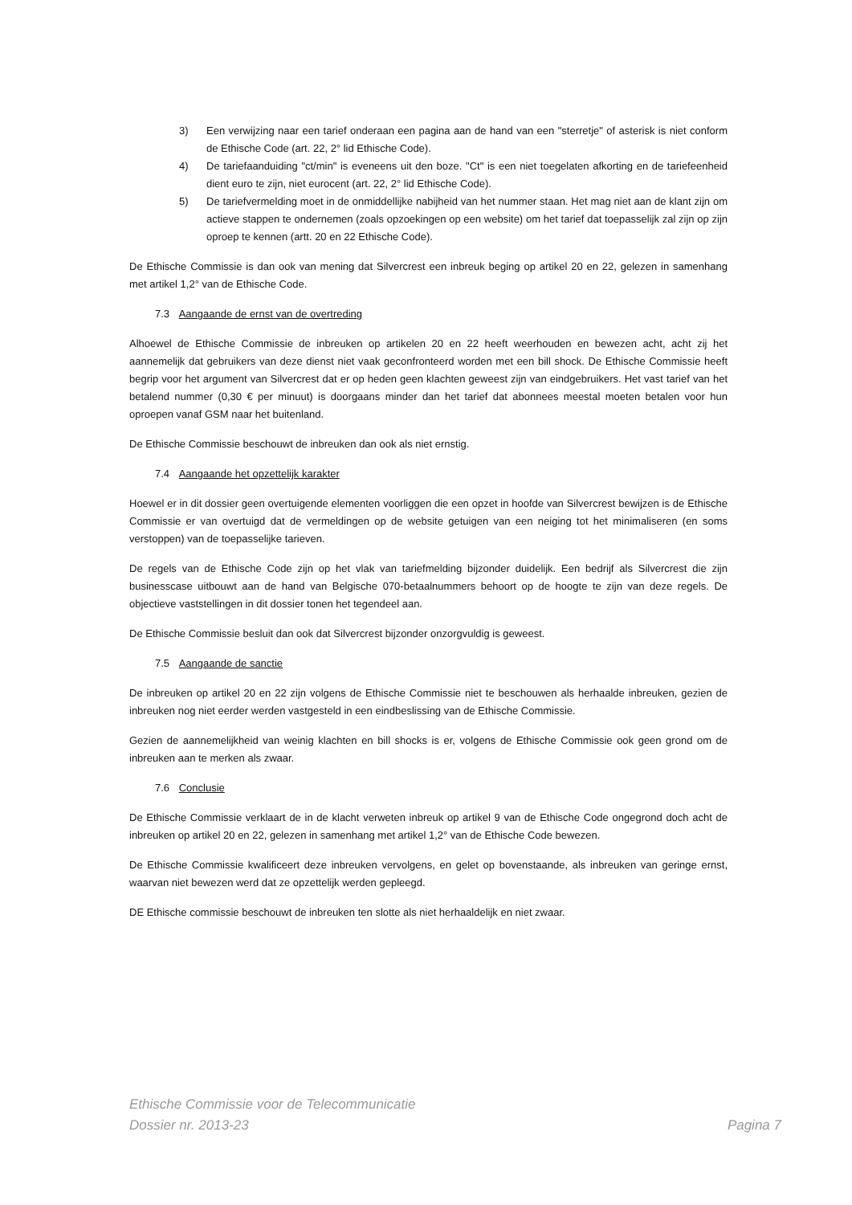3) Een verwijzing naar een tarief onderaan een pagina aan de hand van een "sterretje" of asterisk is niet conform de Ethische Code (art. 22, 2° lid Ethische Code).
4) De tariefaanduiding "ct/min" is eveneens uit den boze. "Ct" is een niet toegelaten afkorting en de tariefeenheid dient euro te zijn, niet eurocent (art. 22, 2° lid Ethische Code).
5) De tariefvermelding moet in de onmiddellijke nabijheid van het nummer staan. Het mag niet aan de klant zijn om actieve stappen te ondernemen (zoals opzoekingen op een website) om het tarief dat toepasselijk zal zijn op zijn oproep te kennen (artt. 20 en 22 Ethische Code).
De Ethische Commissie is dan ook van mening dat Silvercrest een inbreuk beging op artikel 20 en 22, gelezen in samenhang met artikel 1,2° van de Ethische Code.
7.3 Aangaande de ernst van de overtreding
Alhoewel de Ethische Commissie de inbreuken op artikelen 20 en 22 heeft weerhouden en bewezen acht, acht zij het aannemelijk dat gebruikers van deze dienst niet vaak geconfronteerd worden met een bill shock. De Ethische Commissie heeft begrip voor het argument van Silvercrest dat er op heden geen klachten geweest zijn van eindgebruikers. Het vast tarief van het betalend nummer (0,30 € per minuut) is doorgaans minder dan het tarief dat abonnees meestal moeten betalen voor hun oproepen vanaf GSM naar het buitenland.
De Ethische Commissie beschouwt de inbreuken dan ook als niet ernstig.
7.4 Aangaande het opzettelijk karakter
Hoewel er in dit dossier geen overtuigende elementen voorliggen die een opzet in hoofde van Silvercrest bewijzen is de Ethische Commissie er van overtuigd dat de vermeldingen op de website getuigen van een neiging tot het minimaliseren (en soms verstoppen) van de toepasselijke tarieven.
De regels van de Ethische Code zijn op het vlak van tariefmelding bijzonder duidelijk. Een bedrijf als Silvercrest die zijn businesscase uitbouwt aan de hand van Belgische 070-betaalnummers behoort op de hoogte te zijn van deze regels. De objectieve vaststellingen in dit dossier tonen het tegendeel aan.
De Ethische Commissie besluit dan ook dat Silvercrest bijzonder onzorgvuldig is geweest.
7.5 Aangaande de sanctie
De inbreuken op artikel 20 en 22 zijn volgens de Ethische Commissie niet te beschouwen als herhaalde inbreuken, gezien de inbreuken nog niet eerder werden vastgesteld in een eindbeslissing van de Ethische Commissie.
Gezien de aannemelijkheid van weinig klachten en bill shocks is er, volgens de Ethische Commissie ook geen grond om de inbreuken aan te merken als zwaar.
7.6 Conclusie
De Ethische Commissie verklaart de in de klacht verweten inbreuk op artikel 9 van de Ethische Code ongegrond doch acht de inbreuken op artikel 20 en 22, gelezen in samenhang met artikel 1,2° van de Ethische Code bewezen.
De Ethische Commissie kwalificeert deze inbreuken vervolgens, en gelet op bovenstaande, als inbreuken van geringe ernst, waarvan niet bewezen werd dat ze opzettelijk werden gepleegd.
DE Ethische commissie beschouwt de inbreuken ten slotte als niet herhaaldelijk en niet zwaar.
Ethische Commissie voor de Telecommunicatie
Dossier nr. 2013-23 Pagina 7